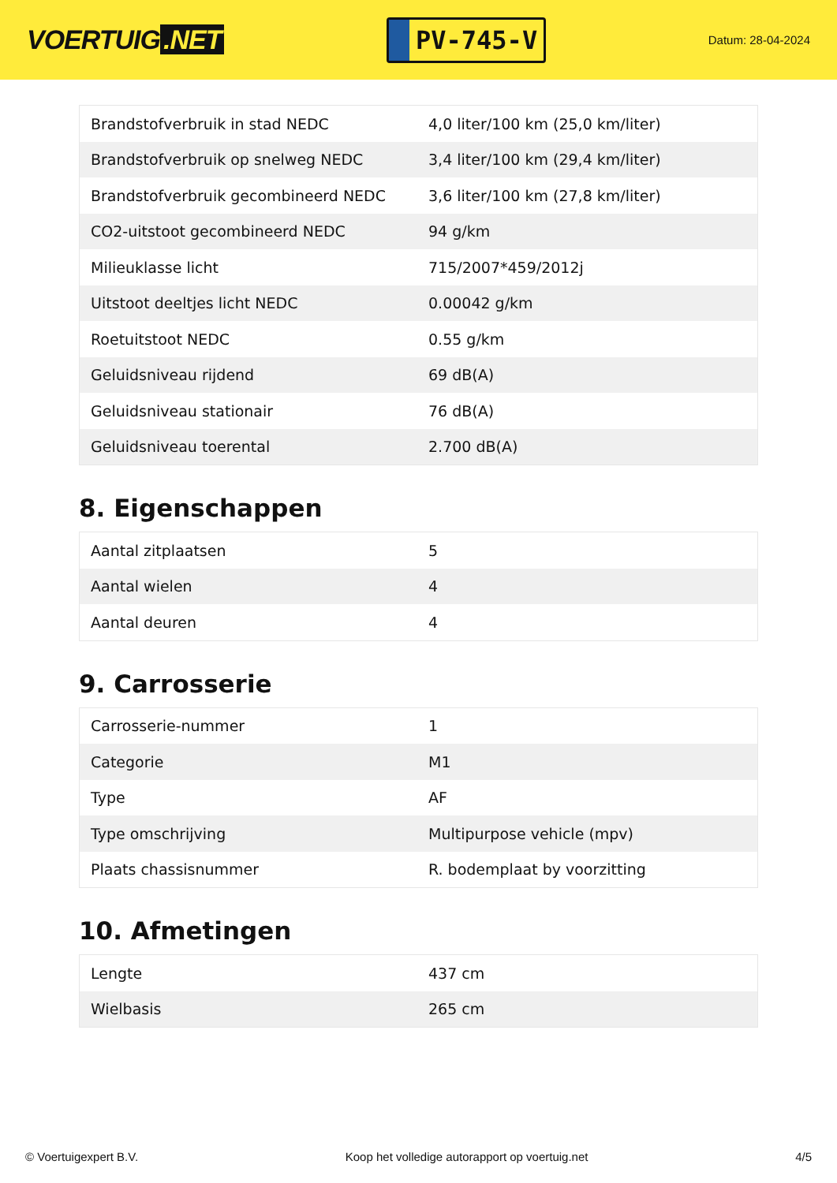VOERTUIG.NET
PV-745-V
Datum: 28-04-2024
| Brandstofverbruik in stad NEDC | 4,0 liter/100 km (25,0 km/liter) |
| Brandstofverbruik op snelweg NEDC | 3,4 liter/100 km (29,4 km/liter) |
| Brandstofverbruik gecombineerd NEDC | 3,6 liter/100 km (27,8 km/liter) |
| CO2-uitstoot gecombineerd NEDC | 94 g/km |
| Milieuklasse licht | 715/2007*459/2012j |
| Uitstoot deeltjes licht NEDC | 0.00042 g/km |
| Roetuitstoot NEDC | 0.55 g/km |
| Geluidsniveau rijdend | 69 dB(A) |
| Geluidsniveau stationair | 76 dB(A) |
| Geluidsniveau toerental | 2.700 dB(A) |
8. Eigenschappen
| Aantal zitplaatsen | 5 |
| Aantal wielen | 4 |
| Aantal deuren | 4 |
9. Carrosserie
| Carrosserie-nummer | 1 |
| Categorie | M1 |
| Type | AF |
| Type omschrijving | Multipurpose vehicle (mpv) |
| Plaats chassisnummer | R. bodemplaat by voorzitting |
10. Afmetingen
| Lengte | 437 cm |
| Wielbasis | 265 cm |
© Voertuigexpert B.V. Koop het volledige autorapport op voertuig.net 4/5